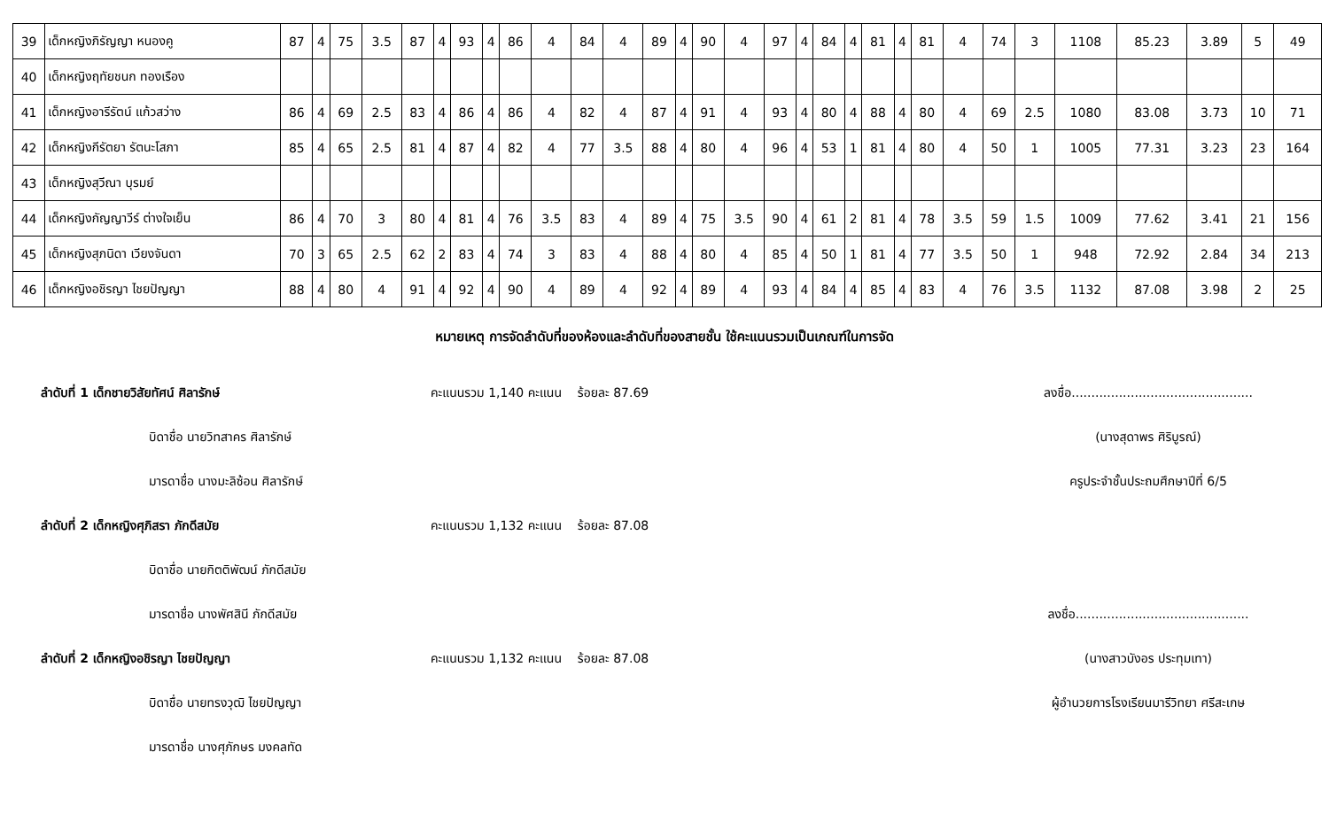| 39 | เด็กหญิงภิรัญญา หนองคู | 87 | 4 | 75 | 3.5 | 87 | 4 | 93 | 4 | 86 | 4 | 84 | 4 | 89 | 4 | 90 | 4 | 97 | 4 | 84 | 4 | 81 | 4 | 81 | 4 | 74 | 3 | 1108 | 85.23 | 3.89 | 5 | 49 |
| 40 | เด็กหญิงฤทัยชนก ทองเรือง | | | | | | | | | | | | | | | | | | | | | | | | | | | | | | | |
| 41 | เด็กหญิงอารีรัตน์ แก้วสว่าง | 86 | 4 | 69 | 2.5 | 83 | 4 | 86 | 4 | 86 | 4 | 82 | 4 | 87 | 4 | 91 | 4 | 93 | 4 | 80 | 4 | 88 | 4 | 80 | 4 | 69 | 2.5 | 1080 | 83.08 | 3.73 | 10 | 71 |
| 42 | เด็กหญิงกีรัตยา รัตนะโสภา | 85 | 4 | 65 | 2.5 | 81 | 4 | 87 | 4 | 82 | 4 | 77 | 3.5 | 88 | 4 | 80 | 4 | 96 | 4 | 53 | 1 | 81 | 4 | 80 | 4 | 50 | 1 | 1005 | 77.31 | 3.23 | 23 | 164 |
| 43 | เด็กหญิงสุวีณา บุรมย์ | | | | | | | | | | | | | | | | | | | | | | | | | | | | | | | |
| 44 | เด็กหญิงกัญญาวีร์ ต่างใจเย็น | 86 | 4 | 70 | 3 | 80 | 4 | 81 | 4 | 76 | 3.5 | 83 | 4 | 89 | 4 | 75 | 3.5 | 90 | 4 | 61 | 2 | 81 | 4 | 78 | 3.5 | 59 | 1.5 | 1009 | 77.62 | 3.41 | 21 | 156 |
| 45 | เด็กหญิงสุภนิดา เวียงจันดา | 70 | 3 | 65 | 2.5 | 62 | 2 | 83 | 4 | 74 | 3 | 83 | 4 | 88 | 4 | 80 | 4 | 85 | 4 | 50 | 1 | 81 | 4 | 77 | 3.5 | 50 | 1 | 948 | 72.92 | 2.84 | 34 | 213 |
| 46 | เด็กหญิงอชิรญา ไชยปัญญา | 88 | 4 | 80 | 4 | 91 | 4 | 92 | 4 | 90 | 4 | 89 | 4 | 92 | 4 | 89 | 4 | 93 | 4 | 84 | 4 | 85 | 4 | 83 | 4 | 76 | 3.5 | 1132 | 87.08 | 3.98 | 2 | 25 |
หมายเหตุ การจัดลำดับที่ของห้องและลำดับที่ของสายชั้น ใช้คะแนนรวมเป็นเกณฑ์ในการจัด
ลำดับที่ 1 เด็กชายวิสัยทัศน์ ศิลารักษ์ คะแนนรวม 1,140 คะแนน ร้อยละ 87.69
บิดาชื่อ นายวิทสาคร ศิลารักษ์
มารดาชื่อ นางมะลิซ้อน ศิลารักษ์
ลำดับที่ 2 เด็กหญิงศุภิสรา ภักดีสมัย คะแนนรวม 1,132 คะแนน ร้อยละ 87.08
บิดาชื่อ นายกิตติพัฒน์ ภักดีสมัย
มารดาชื่อ นางพัศสินี ภักดีสมัย
ลำดับที่ 2 เด็กหญิงอชิรญา ไชยปัญญา คะแนนรวม 1,132 คะแนน ร้อยละ 87.08
บิดาชื่อ นายทรงวุฒิ ไชยปัญญา
มารดาชื่อ นางศุภักษร มงคลทัด
ลงชื่อ..............................................
(นางสุดาพร ศิริบูรณ์)
ครูประจำชั้นประถมศึกษาปีที่ 6/5
ลงชื่อ............................................
(นางสาวบังอร ประทุมเทา)
ผู้อำนวยการโรงเรียนมารีวิทยา ศรีสะเกษ